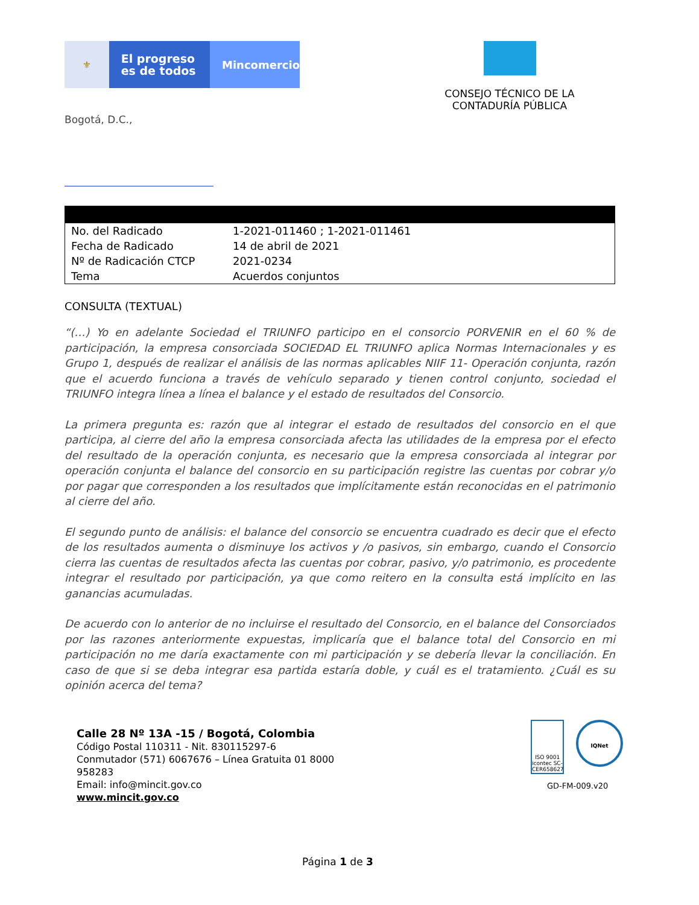⚜
El progreso
es de todos
Mincomercio
CONSEJO TÉCNICO DE LA
CONTADURÍA PÚBLICA
Bogotá, D.C.,
| No. del Radicado | 1-2021-011460 ; 1-2021-011461 |
| Fecha de Radicado | 14 de abril de 2021 |
| Nº de Radicación CTCP | 2021-0234 |
| Tema | Acuerdos conjuntos |
CONSULTA (TEXTUAL)
“(…) Yo en adelante Sociedad el TRIUNFO participo en el consorcio PORVENIR en el 60 % de participación, la empresa consorciada SOCIEDAD EL TRIUNFO aplica Normas Internacionales y es Grupo 1, después de realizar el análisis de las normas aplicables NIIF 11- Operación conjunta, razón que el acuerdo funciona a través de vehículo separado y tienen control conjunto, sociedad el TRIUNFO integra línea a línea el balance y el estado de resultados del Consorcio.
La primera pregunta es: razón que al integrar el estado de resultados del consorcio en el que participa, al cierre del año la empresa consorciada afecta las utilidades de la empresa por el efecto del resultado de la operación conjunta, es necesario que la empresa consorciada al integrar por operación conjunta el balance del consorcio en su participación registre las cuentas por cobrar y/o por pagar que corresponden a los resultados que implícitamente están reconocidas en el patrimonio al cierre del año.
El segundo punto de análisis: el balance del consorcio se encuentra cuadrado es decir que el efecto de los resultados aumenta o disminuye los activos y /o pasivos, sin embargo, cuando el Consorcio cierra las cuentas de resultados afecta las cuentas por cobrar, pasivo, y/o patrimonio, es procedente integrar el resultado por participación, ya que como reitero en la consulta está implícito en las ganancias acumuladas.
De acuerdo con lo anterior de no incluirse el resultado del Consorcio, en el balance del Consorciados por las razones anteriormente expuestas, implicaría que el balance total del Consorcio en mi participación no me daría exactamente con mi participación y se debería llevar la conciliación. En caso de que si se deba integrar esa partida estaría doble, y cuál es el tratamiento. ¿Cuál es su opinión acerca del tema?
Calle 28 Nº 13A -15 / Bogotá, Colombia
Código Postal 110311 - Nit. 830115297-6
Conmutador (571) 6067676 – Línea Gratuita 01 8000
958283
Email: info@mincit.gov.co
www.mincit.gov.co
ISO 9001 icontec SC-CER658627
IQNet
GD-FM-009.v20
Página 1 de 3